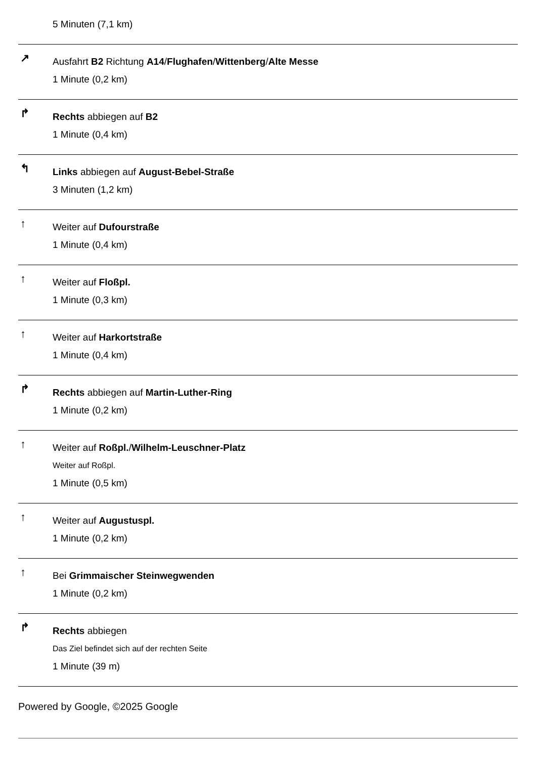5 Minuten (7,1 km)
↗
Ausfahrt B2 Richtung A14/Flughafen/Wittenberg/Alte Messe
1 Minute (0,2 km)
↱
Rechts abbiegen auf B2
1 Minute (0,4 km)
↰
Links abbiegen auf August-Bebel-Straße
3 Minuten (1,2 km)
↑
Weiter auf Dufourstraße
1 Minute (0,4 km)
↑
Weiter auf Floßpl.
1 Minute (0,3 km)
↑
Weiter auf Harkortstraße
1 Minute (0,4 km)
↱
Rechts abbiegen auf Martin-Luther-Ring
1 Minute (0,2 km)
↑
Weiter auf Roßpl./Wilhelm-Leuschner-Platz
Weiter auf Roßpl.
1 Minute (0,5 km)
↑
Weiter auf Augustuspl.
1 Minute (0,2 km)
↑
Bei Grimmaischer Steinwegwenden
1 Minute (0,2 km)
↱
Rechts abbiegen
Das Ziel befindet sich auf der rechten Seite
1 Minute (39 m)
Powered by Google, ©2025 Google